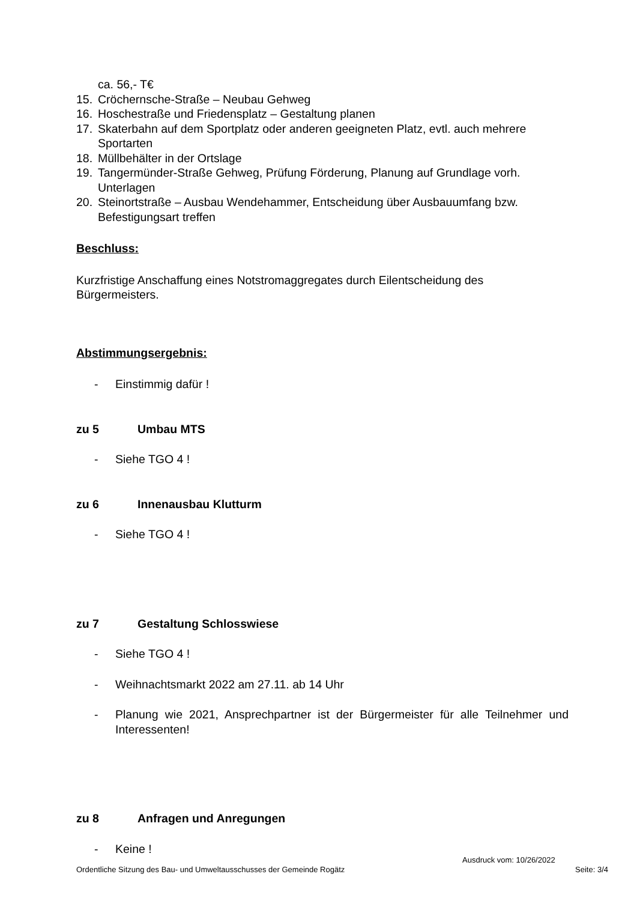ca. 56,- T€
15. Cröchernsche-Straße – Neubau Gehweg
16. Hoschestraße und Friedensplatz – Gestaltung planen
17. Skaterbahn auf dem Sportplatz oder anderen geeigneten Platz, evtl. auch mehrere Sportarten
18. Müllbehälter in der Ortslage
19. Tangermünder-Straße Gehweg, Prüfung Förderung, Planung auf Grundlage vorh. Unterlagen
20. Steinortstraße – Ausbau Wendehammer, Entscheidung über Ausbauumfang bzw. Befestigungsart treffen
Beschluss:
Kurzfristige Anschaffung eines Notstromaggregates durch Eilentscheidung des Bürgermeisters.
Abstimmungsergebnis:
- Einstimmig dafür !
zu 5 Umbau MTS
- Siehe TGO 4 !
zu 6 Innenausbau Klutturm
- Siehe TGO 4 !
zu 7 Gestaltung Schlosswiese
- Siehe TGO 4 !
- Weihnachtsmarkt 2022 am 27.11. ab 14 Uhr
- Planung wie 2021, Ansprechpartner ist der Bürgermeister für alle Teilnehmer und Interessenten!
zu 8 Anfragen und Anregungen
- Keine !
Ausdruck vom: 10/26/2022
Ordentliche Sitzung des Bau- und Umweltausschusses der Gemeinde Rogätz Seite: 3/4